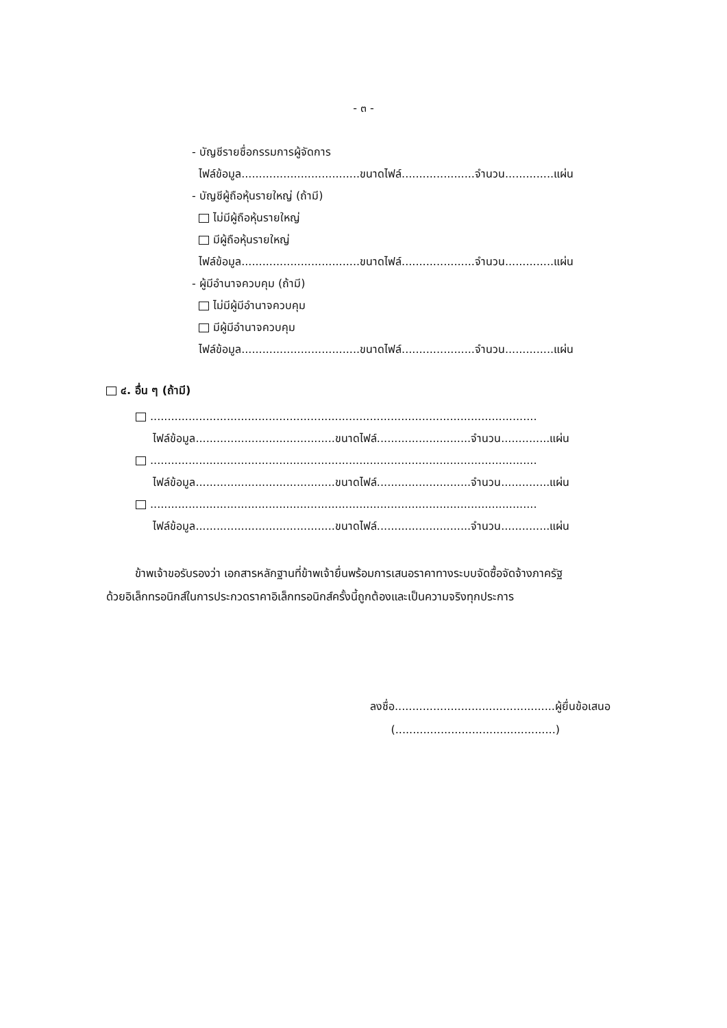- ๓ -
- บัญชีรายชื่อกรรมการผู้จัดการ
ไฟล์ข้อมูล..................................ขนาดไฟล์.....................จำนวน..............แผ่น
- บัญชีผู้ถือหุ้นรายใหญ่ (ถ้ามี)
ไม่มีผู้ถือหุ้นรายใหญ่
มีผู้ถือหุ้นรายใหญ่
ไฟล์ข้อมูล..................................ขนาดไฟล์.....................จำนวน..............แผ่น
- ผู้มีอำนาจควบคุม (ถ้ามี)
ไม่มีผู้มีอำนาจควบคุม
มีผู้มีอำนาจควบคุม
ไฟล์ข้อมูล..................................ขนาดไฟล์.....................จำนวน..............แผ่น
๔. อื่น ๆ (ถ้ามี)
...............................................................................................................
ไฟล์ข้อมูล........................................ขนาดไฟล์...........................จำนวน..............แผ่น
...............................................................................................................
ไฟล์ข้อมูล........................................ขนาดไฟล์...........................จำนวน..............แผ่น
...............................................................................................................
ไฟล์ข้อมูล........................................ขนาดไฟล์...........................จำนวน..............แผ่น
ข้าพเจ้าขอรับรองว่า เอกสารหลักฐานที่ข้าพเจ้ายื่นพร้อมการเสนอราคาทางระบบจัดซื้อจัดจ้างภาครัฐ
ด้วยอิเล็กทรอนิกส์ในการประกวดราคาอิเล็กทรอนิกส์ครั้งนี้ถูกต้องและเป็นความจริงทุกประการ
ลงชื่อ..............................................ผู้ยื่นข้อเสนอ
(..............................................)